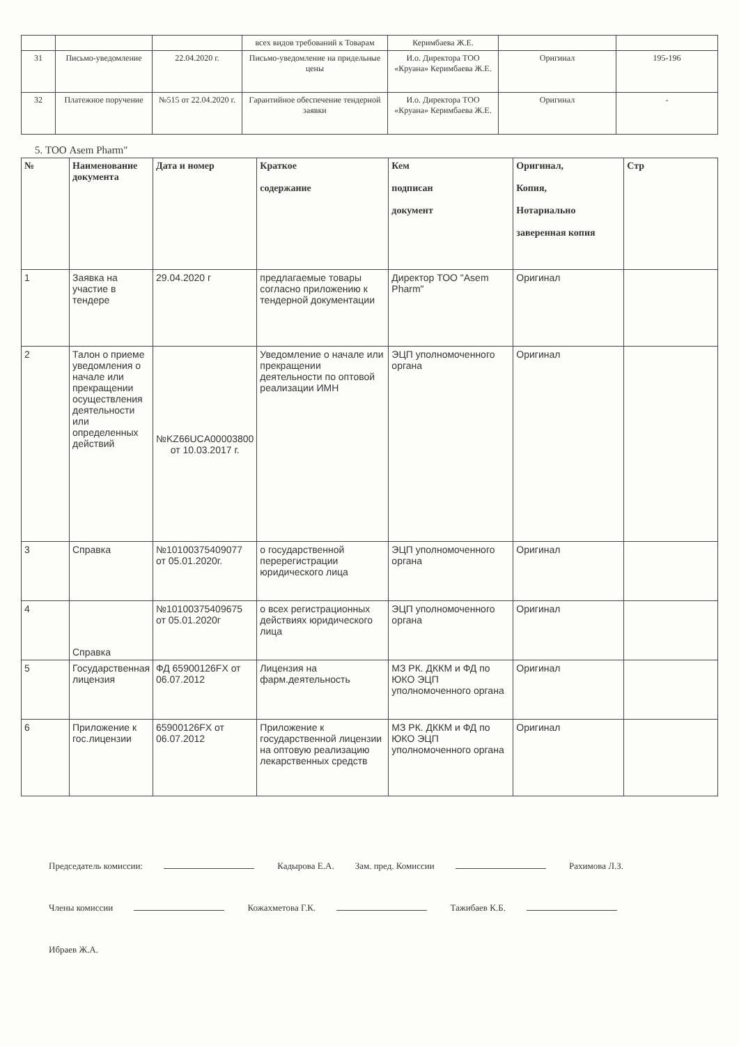| | | | всех видов требований к Товарам | Керимбаева Ж.Е. | | |
| 31 | Письмо-уведомление | 22.04.2020 г. | Письмо-уведомление на придельные цены | И.о. Директора ТОО «Круана» Керимбаева Ж.Е. | Оригинал | 195-196 |
| 32 | Платежное поручение | №515 от 22.04.2020 г. | Гарантийное обеспечение тендерной заявки | И.о. Директора ТОО «Круана» Керимбаева Ж.Е. | Оригинал | - |
5. ТОО Asem Pharm"
| № | Наименование документа | Дата и номер | Краткое содержание | Кем подписан документ | Оригинал, Копия, Нотариально заверенная копия | Стр |
| --- | --- | --- | --- | --- | --- | --- |
| 1 | Заявка на участие в тендере | 29.04.2020 г | предлагаемые товары согласно приложению к тендерной документации | Директор ТОО "Asem Pharm" | Оригинал | |
| 2 | Талон о приеме уведомления о начале или прекращении осуществления деятельности или определенных действий | №KZ66UCA00003800 от 10.03.2017 г. | Уведомление о начале или прекращении деятельности по оптовой реализации ИМН | ЭЦП уполномоченного органа | Оригинал | |
| 3 | Справка | №10100375409077 от 05.01.2020г. | о государственной перерегистрации юридического лица | ЭЦП уполномоченного органа | Оригинал | |
| 4 | Справка | №10100375409675 от 05.01.2020г | о всех регистрационных действиях юридического лица | ЭЦП уполномоченного органа | Оригинал | |
| 5 | Государственная лицензия | ФД 65900126FX от 06.07.2012 | Лицензия на фарм.деятельность | МЗ РК. ДККМ и ФД по ЮКО ЭЦП уполномоченного органа | Оригинал | |
| 6 | Приложение к гос.лицензии | 65900126FX от 06.07.2012 | Приложение к государственной лицензии на оптовую реализацию лекарственных средств | МЗ РК. ДККМ и ФД по ЮКО ЭЦП уполномоченного органа | Оригинал | |
Председатель комиссии: Кадырова Е.А. Зам. пред. Комиссии Рахимова Л.З.
Члены комиссии Кожахметова Г.К. Тажибаев К.Б. Ибраев Ж.А.